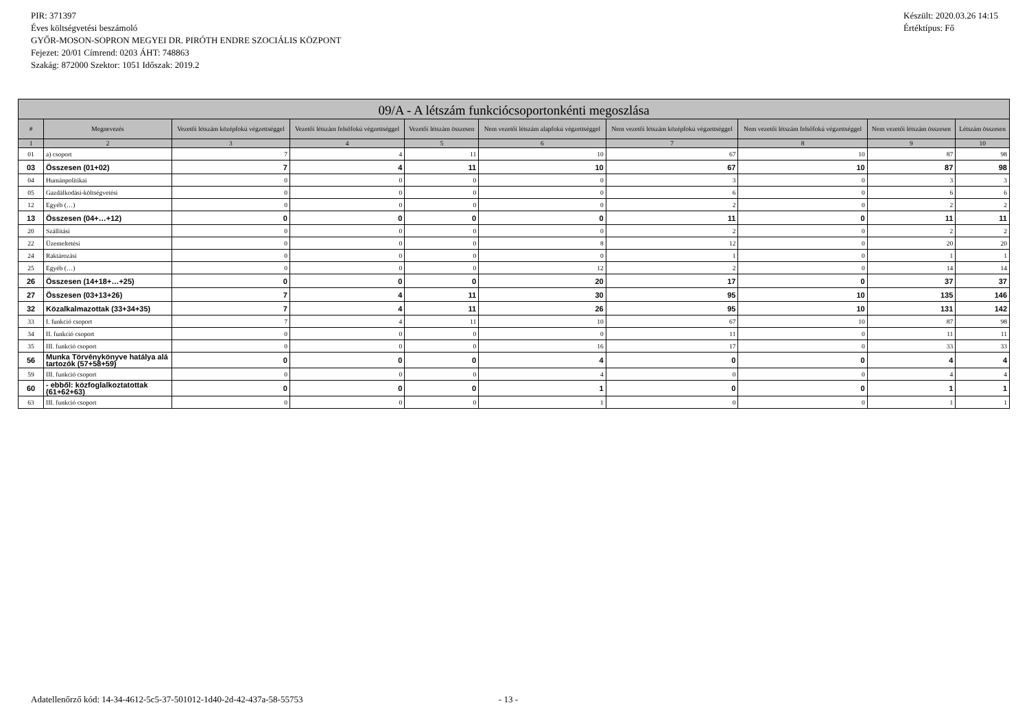PIR: 371397
Éves költségvetési beszámoló
GYŐR-MOSON-SOPRON MEGYEI DR. PIRÓTH ENDRE SZOCIÁLIS KÖZPONT
Fejezet: 20/01 Címrend: 0203 ÁHT: 748863
Szakág: 872000 Szektor: 1051 Időszak: 2019.2
Készült: 2020.03.26 14:15
Értéktípus: Fő
| 09/A - A létszám funkciócsoportonkénti megoszlása | | | | | | | | | |
| --- | --- | --- | --- | --- | --- | --- | --- | --- | --- |
| # | Megnevezés | Vezetői létszám középfokú végzettséggel | Vezetői létszám felsőfokú végzettséggel | Vezetői létszám összesen | Nem vezetői létszám alapfokú végzettséggel | Nem vezetői létszám középfokú végzettséggel | Nem vezetői létszám felsőfokú végzettséggel | Nem vezetői létszám összesen | Létszám összesen |
| 1 | 2 | 3 | 4 | 5 | 6 | 7 | 8 | 9 | 10 |
| 01 | a) csoport | 7 | 4 | 11 | 10 | 67 | 10 | 87 | 98 |
| 03 | Összesen (01+02) | 7 | 4 | 11 | 10 | 67 | 10 | 87 | 98 |
| 04 | Humánpolitikai | 0 | 0 | 0 | 0 | 3 | 0 | 3 | 3 |
| 05 | Gazdálkodási-költségvetési | 0 | 0 | 0 | 0 | 6 | 0 | 6 | 6 |
| 12 | Egyéb (…) | 0 | 0 | 0 | 0 | 2 | 0 | 2 | 2 |
| 13 | Összesen (04+…+12) | 0 | 0 | 0 | 0 | 11 | 0 | 11 | 11 |
| 20 | Szállítási | 0 | 0 | 0 | 0 | 2 | 0 | 2 | 2 |
| 22 | Üzemeltetési | 0 | 0 | 0 | 8 | 12 | 0 | 20 | 20 |
| 24 | Raktározási | 0 | 0 | 0 | 0 | 1 | 0 | 1 | 1 |
| 25 | Egyéb (…) | 0 | 0 | 0 | 12 | 2 | 0 | 14 | 14 |
| 26 | Összesen (14+18+…+25) | 0 | 0 | 0 | 20 | 17 | 0 | 37 | 37 |
| 27 | Összesen (03+13+26) | 7 | 4 | 11 | 30 | 95 | 10 | 135 | 146 |
| 32 | Közalkalmazottak (33+34+35) | 7 | 4 | 11 | 26 | 95 | 10 | 131 | 142 |
| 33 | I. funkció csoport | 7 | 4 | 11 | 10 | 67 | 10 | 87 | 98 |
| 34 | II. funkció csoport | 0 | 0 | 0 | 0 | 11 | 0 | 11 | 11 |
| 35 | III. funkció csoport | 0 | 0 | 0 | 16 | 17 | 0 | 33 | 33 |
| 56 | Munka Törvénykönyve hatálya alá tartozók (57+58+59) | 0 | 0 | 0 | 4 | 0 | 0 | 4 | 4 |
| 59 | III. funkció csoport | 0 | 0 | 0 | 4 | 0 | 0 | 4 | 4 |
| 60 | - ebből: közfoglalkoztatottak (61+62+63) | 0 | 0 | 0 | 1 | 0 | 0 | 1 | 1 |
| 63 | III. funkció csoport | 0 | 0 | 0 | 1 | 0 | 0 | 1 | 1 |
Adatellenőrző kód: 14-34-4612-5c5-37-501012-1d40-2d-42-437a-58-55753 - 13 -